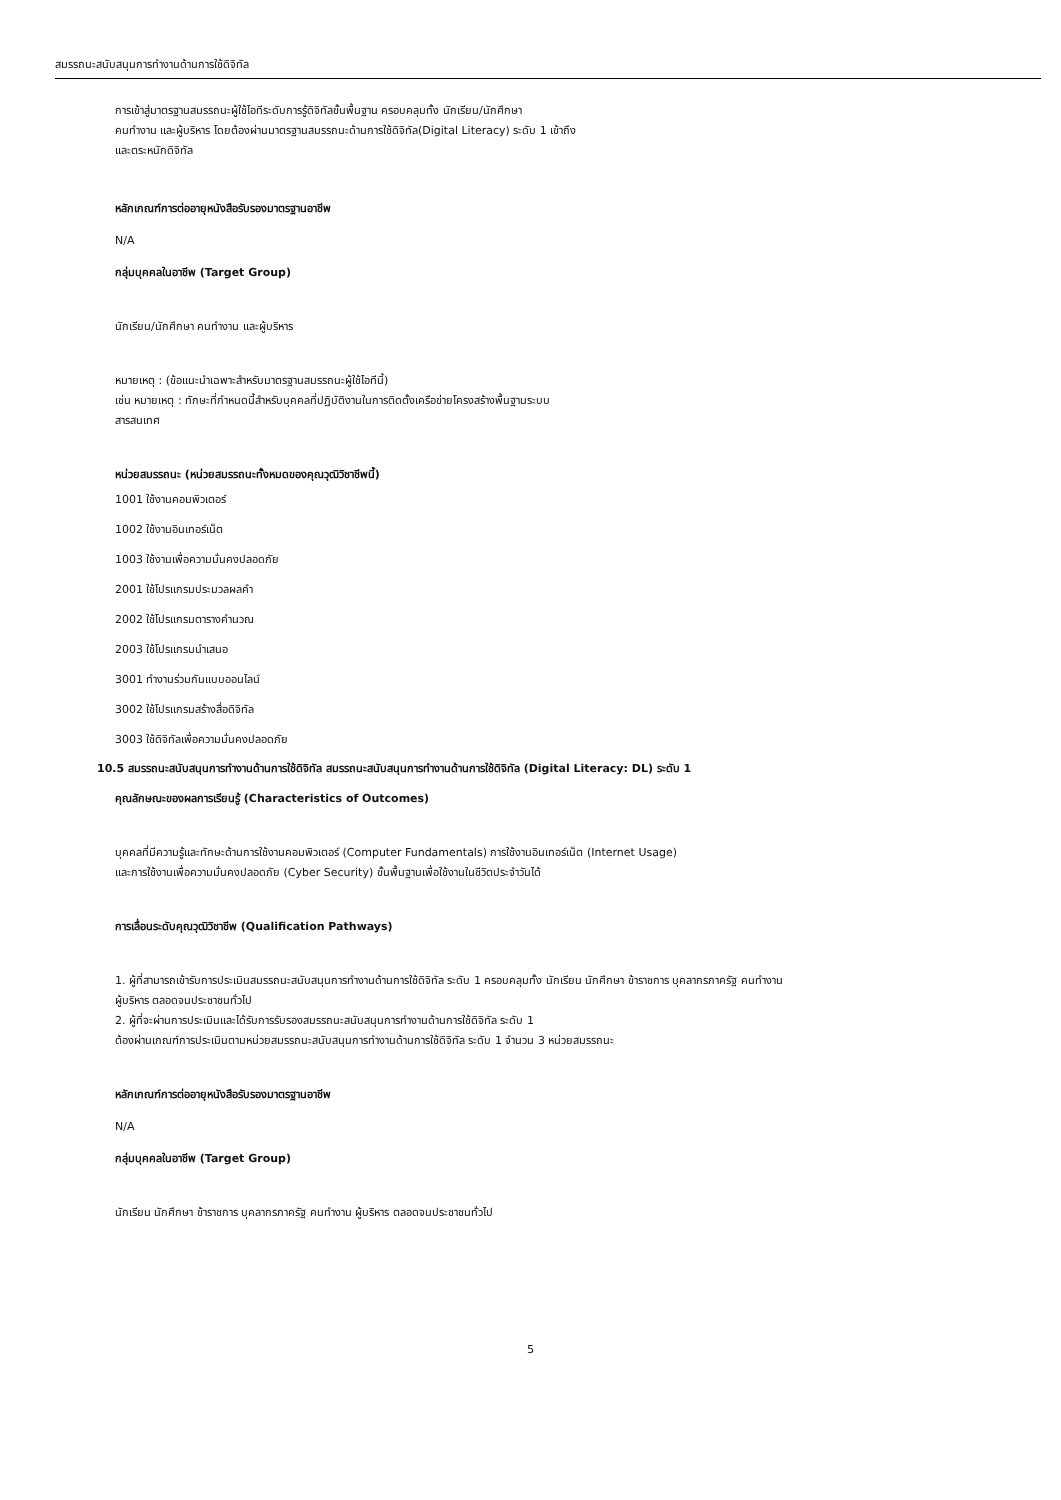สมรรถนะสนับสนุนการทำงานด้านการใช้ดิจิทัล
การเข้าสู่มาตรฐานสมรรถนะผู้ใช้ไอทีระดับการรู้ดิจิทัลขั้นพื้นฐาน ครอบคลุมทั้ง นักเรียน/นักศึกษา
คนทำงาน และผู้บริหาร โดยต้องผ่านมาตรฐานสมรรถนะด้านการใช้ดิจิทัล(Digital Literacy) ระดับ 1 เข้าถึง
และตระหนักดิจิทัล
หลักเกณฑ์การต่ออายุหนังสือรับรองมาตรฐานอาชีพ
N/A
กลุ่มบุคคลในอาชีพ (Target Group)
นักเรียน/นักศึกษา คนทำงาน และผู้บริหาร
หมายเหตุ : (ข้อแนะนำเฉพาะสำหรับมาตรฐานสมรรถนะผู้ใช้ไอทีนี้)
เช่น หมายเหตุ : ทักษะที่กำหนดนี้สำหรับบุคคลที่ปฏิบัติงานในการติดตั้งเครือข่ายโครงสร้างพื้นฐานระบบ
สารสนเทศ
หน่วยสมรรถนะ (หน่วยสมรรถนะทั้งหมดของคุณวุฒิวิชาชีพนี้)
1001 ใช้งานคอมพิวเตอร์
1002 ใช้งานอินเทอร์เน็ต
1003 ใช้งานเพื่อความมั่นคงปลอดภัย
2001 ใช้โปรแกรมประมวลผลคำ
2002 ใช้โปรแกรมตารางคำนวณ
2003 ใช้โปรแกรมนำเสนอ
3001 ทำงานร่วมกันแบบออนไลน์
3002 ใช้โปรแกรมสร้างสื่อดิจิทัล
3003 ใช้ดิจิทัลเพื่อความมั่นคงปลอดภัย
10.5 สมรรถนะสนับสนุนการทำงานด้านการใช้ดิจิทัล สมรรถนะสนับสนุนการทำงานด้านการใช้ดิจิทัล (Digital Literacy: DL) ระดับ 1
คุณลักษณะของผลการเรียนรู้ (Characteristics of Outcomes)
บุคคลที่มีความรู้และทักษะด้านการใช้งานคอมพิวเตอร์ (Computer Fundamentals) การใช้งานอินเทอร์เน็ต (Internet Usage)
และการใช้งานเพื่อความมั่นคงปลอดภัย (Cyber Security) ขั้นพื้นฐานเพื่อใช้งานในชีวิตประจำวันได้
การเลื่อนระดับคุณวุฒิวิชาชีพ (Qualification Pathways)
1. ผู้ที่สามารถเข้ารับการประเมินสมรรถนะสนับสนุนการทำงานด้านการใช้ดิจิทัล ระดับ 1 ครอบคลุมทั้ง นักเรียน นักศึกษา ข้าราชการ บุคลากรภาครัฐ คนทำงาน
ผู้บริหาร ตลอดจนประชาชนทั่วไป
2. ผู้ที่จะผ่านการประเมินและได้รับการรับรองสมรรถนะสนับสนุนการทำงานด้านการใช้ดิจิทัล ระดับ 1
ต้องผ่านเกณฑ์การประเมินตามหน่วยสมรรถนะสนับสนุนการทำงานด้านการใช้ดิจิทัล ระดับ 1 จำนวน 3 หน่วยสมรรถนะ
หลักเกณฑ์การต่ออายุหนังสือรับรองมาตรฐานอาชีพ
N/A
กลุ่มบุคคลในอาชีพ (Target Group)
นักเรียน นักศึกษา ข้าราชการ บุคลากรภาครัฐ คนทำงาน ผู้บริหาร ตลอดจนประชาชนทั่วไป
5